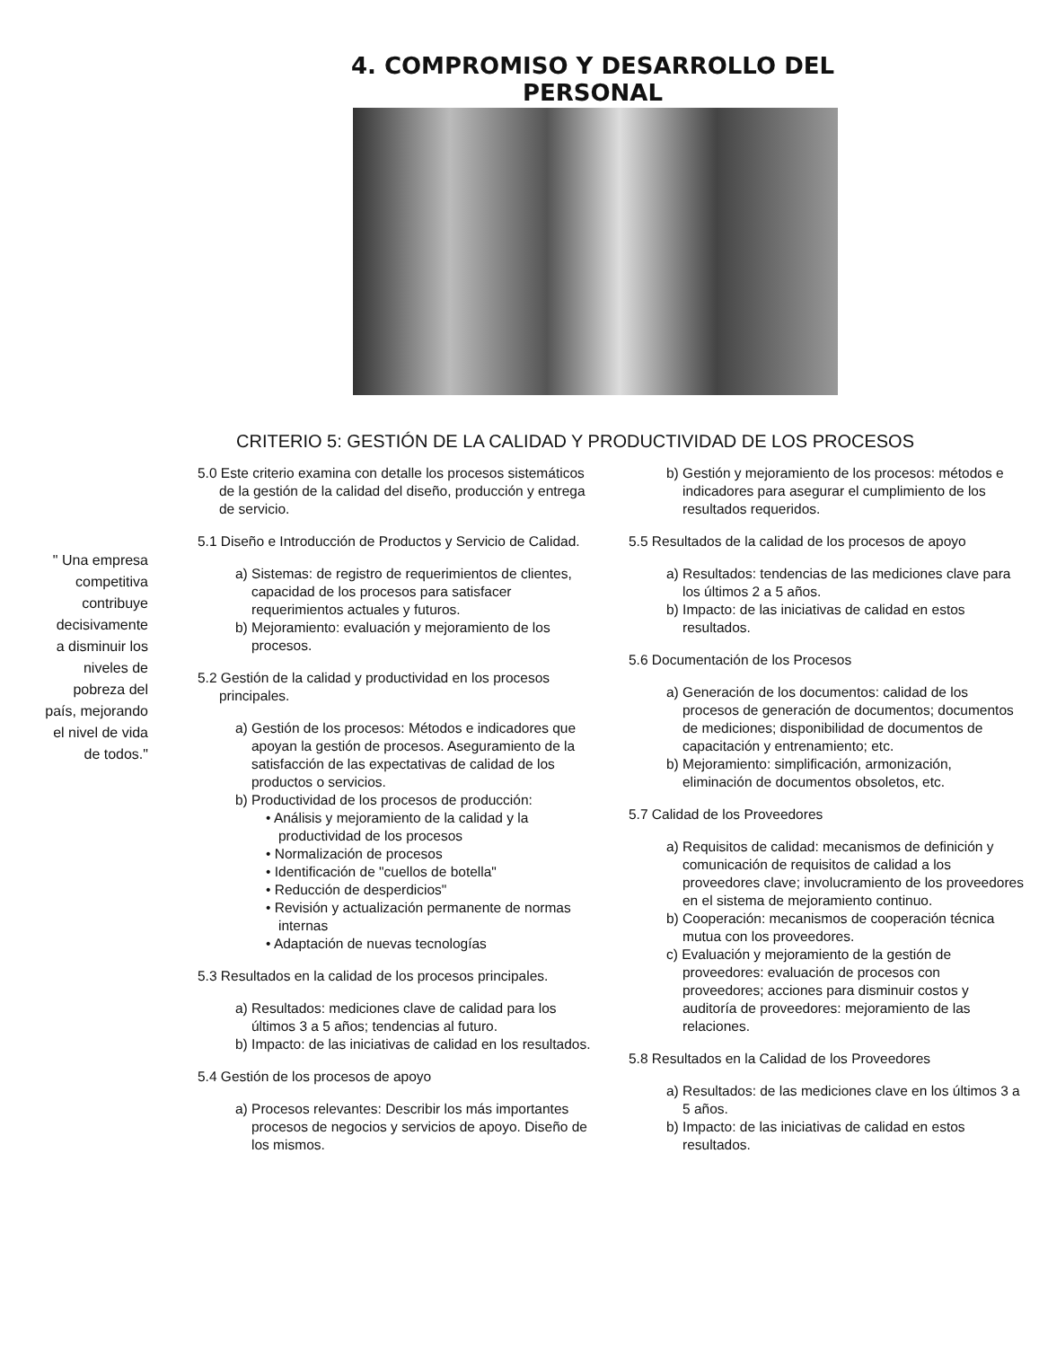4. COMPROMISO Y DESARROLLO DEL PERSONAL
CRITERIO 5: GESTIÓN DE LA CALIDAD Y PRODUCTIVIDAD DE LOS PROCESOS
" Una empresa
competitiva
contribuye
decisivamente
a disminuir los
niveles de
pobreza del
país, mejorando
el nivel de vida
de todos."
5.0 Este criterio examina con detalle los procesos sistemáticos de la gestión de la calidad del diseño, producción y entrega de servicio.
5.1 Diseño e Introducción de Productos y Servicio de Calidad.
a) Sistemas: de registro de requerimientos de clientes, capacidad de los procesos para satisfacer requerimientos actuales y futuros.
b) Mejoramiento: evaluación y mejoramiento de los procesos.
5.2 Gestión de la calidad y productividad en los procesos principales.
a) Gestión de los procesos: Métodos e indicadores que apoyan la gestión de procesos. Aseguramiento de la satisfacción de las expectativas de calidad de los productos o servicios.
b) Productividad de los procesos de producción:
• Análisis y mejoramiento de la calidad y la productividad de los procesos
• Normalización de procesos
• Identificación de "cuellos de botella"
• Reducción de desperdicios"
• Revisión y actualización permanente de normas internas
• Adaptación de nuevas tecnologías
5.3 Resultados en la calidad de los procesos principales.
a) Resultados: mediciones clave de calidad para los últimos 3 a 5 años; tendencias al futuro.
b) Impacto: de las iniciativas de calidad en los resultados.
5.4 Gestión de los procesos de apoyo
a) Procesos relevantes: Describir los más importantes procesos de negocios y servicios de apoyo. Diseño de los mismos.
b) Gestión y mejoramiento de los procesos: métodos e indicadores para asegurar el cumplimiento de los resultados requeridos.
5.5 Resultados de la calidad de los procesos de apoyo
a) Resultados: tendencias de las mediciones clave para los últimos 2 a 5 años.
b) Impacto: de las iniciativas de calidad en estos resultados.
5.6 Documentación de los Procesos
a) Generación de los documentos: calidad de los procesos de generación de documentos; documentos de mediciones; disponibilidad de documentos de capacitación y entrenamiento; etc.
b) Mejoramiento: simplificación, armonización, eliminación de documentos obsoletos, etc.
5.7 Calidad de los Proveedores
a) Requisitos de calidad: mecanismos de definición y comunicación de requisitos de calidad a los proveedores clave; involucramiento de los proveedores en el sistema de mejoramiento continuo.
b) Cooperación: mecanismos de cooperación técnica mutua con los proveedores.
c) Evaluación y mejoramiento de la gestión de proveedores: evaluación de procesos con proveedores; acciones para disminuir costos y auditoría de proveedores: mejoramiento de las relaciones.
5.8 Resultados en la Calidad de los Proveedores
a) Resultados: de las mediciones clave en los últimos 3 a 5 años.
b) Impacto: de las iniciativas de calidad en estos resultados.